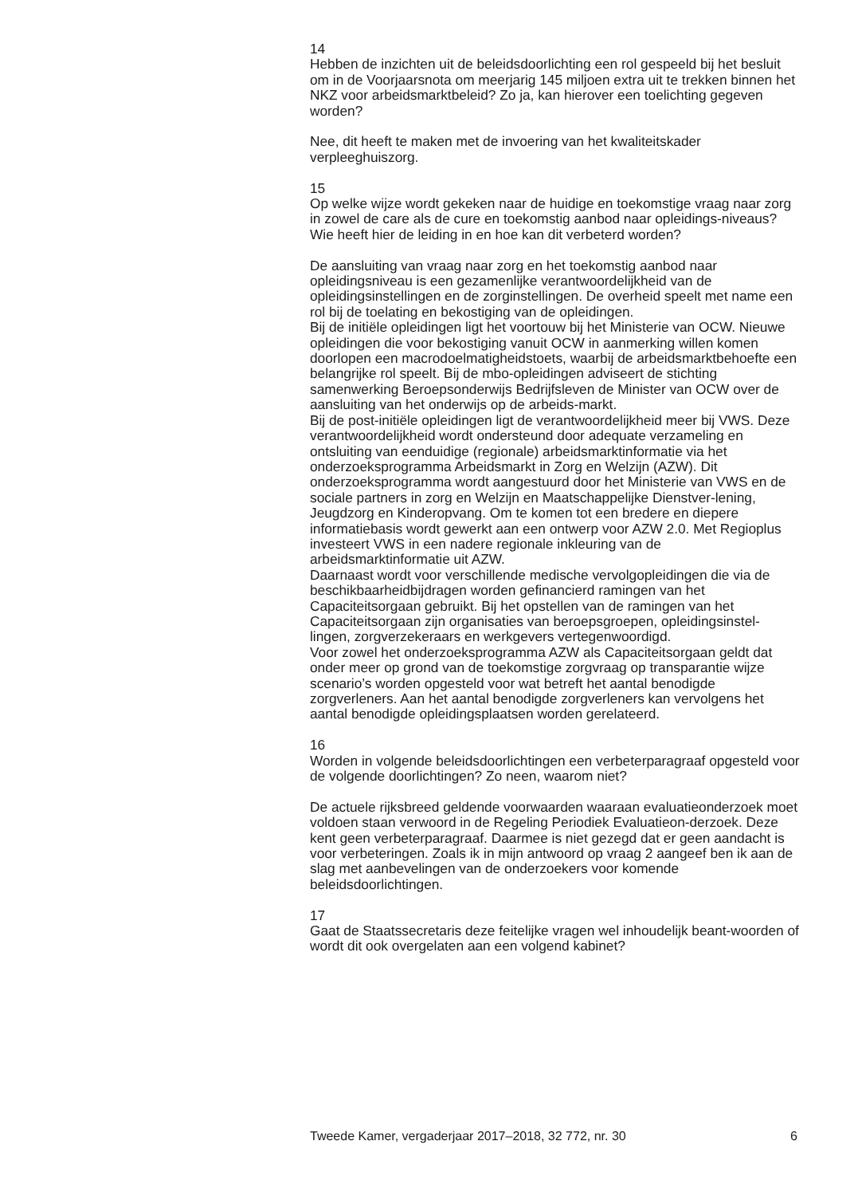14
Hebben de inzichten uit de beleidsdoorlichting een rol gespeeld bij het besluit om in de Voorjaarsnota om meerjarig 145 miljoen extra uit te trekken binnen het NKZ voor arbeidsmarktbeleid? Zo ja, kan hierover een toelichting gegeven worden?
Nee, dit heeft te maken met de invoering van het kwaliteitskader verpleeghuiszorg.
15
Op welke wijze wordt gekeken naar de huidige en toekomstige vraag naar zorg in zowel de care als de cure en toekomstig aanbod naar opleidings-niveaus? Wie heeft hier de leiding in en hoe kan dit verbeterd worden?
De aansluiting van vraag naar zorg en het toekomstig aanbod naar opleidingsniveau is een gezamenlijke verantwoordelijkheid van de opleidingsinstellingen en de zorginstellingen. De overheid speelt met name een rol bij de toelating en bekostiging van de opleidingen.
Bij de initiële opleidingen ligt het voortouw bij het Ministerie van OCW. Nieuwe opleidingen die voor bekostiging vanuit OCW in aanmerking willen komen doorlopen een macrodoelmatigheidstoets, waarbij de arbeidsmarktbehoefte een belangrijke rol speelt. Bij de mbo-opleidingen adviseert de stichting samenwerking Beroepsonderwijs Bedrijfsleven de Minister van OCW over de aansluiting van het onderwijs op de arbeids-markt.
Bij de post-initiële opleidingen ligt de verantwoordelijkheid meer bij VWS. Deze verantwoordelijkheid wordt ondersteund door adequate verzameling en ontsluiting van eenduidige (regionale) arbeidsmarktinformatie via het onderzoeksprogramma Arbeidsmarkt in Zorg en Welzijn (AZW). Dit onderzoeksprogramma wordt aangestuurd door het Ministerie van VWS en de sociale partners in zorg en Welzijn en Maatschappelijke Dienstver-lening, Jeugdzorg en Kinderopvang. Om te komen tot een bredere en diepere informatiebasis wordt gewerkt aan een ontwerp voor AZW 2.0. Met Regioplus investeert VWS in een nadere regionale inkleuring van de arbeidsmarktinformatie uit AZW.
Daarnaast wordt voor verschillende medische vervolgopleidingen die via de beschikbaarheidbijdragen worden gefinancierd ramingen van het Capaciteitsorgaan gebruikt. Bij het opstellen van de ramingen van het Capaciteitsorgaan zijn organisaties van beroepsgroepen, opleidingsinstel-lingen, zorgverzekeraars en werkgevers vertegenwoordigd.
Voor zowel het onderzoeksprogramma AZW als Capaciteitsorgaan geldt dat onder meer op grond van de toekomstige zorgvraag op transparantie wijze scenario’s worden opgesteld voor wat betreft het aantal benodigde zorgverleners. Aan het aantal benodigde zorgverleners kan vervolgens het aantal benodigde opleidingsplaatsen worden gerelateerd.
16
Worden in volgende beleidsdoorlichtingen een verbeterparagraaf opgesteld voor de volgende doorlichtingen? Zo neen, waarom niet?
De actuele rijksbreed geldende voorwaarden waaraan evaluatieonderzoek moet voldoen staan verwoord in de Regeling Periodiek Evaluatieon-derzoek. Deze kent geen verbeterparagraaf. Daarmee is niet gezegd dat er geen aandacht is voor verbeteringen. Zoals ik in mijn antwoord op vraag 2 aangeef ben ik aan de slag met aanbevelingen van de onderzoekers voor komende beleidsdoorlichtingen.
17
Gaat de Staatssecretaris deze feitelijke vragen wel inhoudelijk beant-woorden of wordt dit ook overgelaten aan een volgend kabinet?
Tweede Kamer, vergaderjaar 2017–2018, 32 772, nr. 30 6